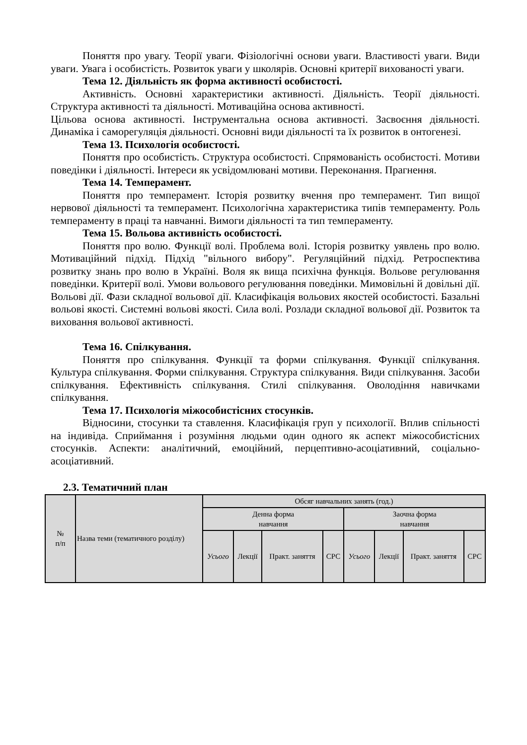Поняття про увагу. Теорії уваги. Фізіологічні основи уваги. Властивості уваги. Види уваги. Увага і особистість. Розвиток уваги у школярів. Основні критерії вихованості уваги.
Тема 12. Діяльність як форма активності особистості.
Активність. Основні характеристики активності. Діяльність. Теорії діяльності. Структура активності та діяльності. Мотиваційна основа активності.
Цільова основа активності. Інструментальна основа активності. Засвоєння діяльності. Динаміка і саморегуляція діяльності. Основні види діяльності та їх розвиток в онтогенезі.
Тема 13. Психологія особистості.
Поняття про особистість. Структура особистості. Спрямованість особистості. Мотиви поведінки і діяльності. Інтереси як усвідомлювані мотиви. Переконання. Прагнення.
Тема 14. Темперамент.
Поняття про темперамент. Історія розвитку вчення про темперамент. Тип вищої нервової діяльності та темперамент. Психологічна характеристика типів темпераменту. Роль темпераменту в праці та навчанні. Вимоги діяльності та тип темпераменту.
Тема 15. Вольова активність особистості.
Поняття про волю. Функції волі. Проблема волі. Історія розвитку уявлень про волю. Мотиваційний підхід. Підхід "вільного вибору". Регуляційний підхід. Ретроспектива розвитку знань про волю в Україні. Воля як вища психічна функція. Вольове регулювання поведінки. Критерії волі. Умови вольового регулювання поведінки. Мимовільні й довільні дії. Вольові дії. Фази складної вольової дії. Класифікація вольових якостей особистості. Базальні вольові якості. Системні вольові якості. Сила волі. Розлади складної вольової дії. Розвиток та виховання вольової активності.
Тема 16. Спілкування.
Поняття про спілкування. Функції та форми спілкування. Функції спілкування. Культура спілкування. Форми спілкування. Структура спілкування. Види спілкування. Засоби спілкування. Ефективність спілкування. Стилі спілкування. Оволодіння навичками спілкування.
Тема 17. Психологія міжособистісних стосунків.
Відносини, стосунки та ставлення. Класифікація груп у психології. Вплив спільності на індивіда. Сприймання і розуміння людьми один одного як аспект міжособистісних стосунків. Аспекти: аналітичний, емоційний, перцептивно-асоціативний, соціально-асоціативний.
2.3. Тематичний план
| № п/п | Назва теми (тематичного розділу) | Обсяг навчальних занять (год.) | | | | | | | |
| | | Денна форма навчання | | | | Заочна форма навчання | | | |
| | | Усього | Лекції | Практ. заняття | СРС | Усього | Лекції | Практ. заняття | СРС |